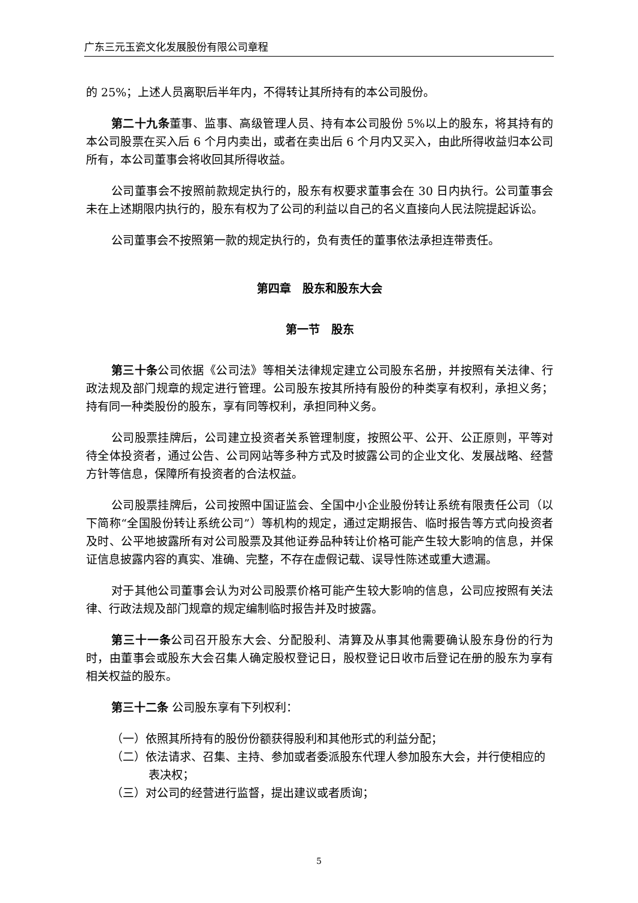广东三元玉瓷文化发展股份有限公司章程
的 25%；上述人员离职后半年内，不得转让其所持有的本公司股份。
第二十九条董事、监事、高级管理人员、持有本公司股份 5%以上的股东，将其持有的本公司股票在买入后 6 个月内卖出，或者在卖出后 6 个月内又买入，由此所得收益归本公司所有，本公司董事会将收回其所得收益。
公司董事会不按照前款规定执行的，股东有权要求董事会在 30 日内执行。公司董事会未在上述期限内执行的，股东有权为了公司的利益以自己的名义直接向人民法院提起诉讼。
公司董事会不按照第一款的规定执行的，负有责任的董事依法承担连带责任。
第四章　股东和股东大会
第一节　股东
第三十条公司依据《公司法》等相关法律规定建立公司股东名册，并按照有关法律、行政法规及部门规章的规定进行管理。公司股东按其所持有股份的种类享有权利，承担义务；持有同一种类股份的股东，享有同等权利，承担同种义务。
公司股票挂牌后，公司建立投资者关系管理制度，按照公平、公开、公正原则，平等对待全体投资者，通过公告、公司网站等多种方式及时披露公司的企业文化、发展战略、经营方针等信息，保障所有投资者的合法权益。
公司股票挂牌后，公司按照中国证监会、全国中小企业股份转让系统有限责任公司（以下简称“全国股份转让系统公司”）等机构的规定，通过定期报告、临时报告等方式向投资者及时、公平地披露所有对公司股票及其他证券品种转让价格可能产生较大影响的信息，并保证信息披露内容的真实、准确、完整，不存在虚假记载、误导性陈述或重大遗漏。
对于其他公司董事会认为对公司股票价格可能产生较大影响的信息，公司应按照有关法律、行政法规及部门规章的规定编制临时报告并及时披露。
第三十一条公司召开股东大会、分配股利、清算及从事其他需要确认股东身份的行为时，由董事会或股东大会召集人确定股权登记日，股权登记日收市后登记在册的股东为享有相关权益的股东。
第三十二条 公司股东享有下列权利：
（一）依照其所持有的股份份额获得股利和其他形式的利益分配；
（二）依法请求、召集、主持、参加或者委派股东代理人参加股东大会，并行使相应的表决权；
（三）对公司的经营进行监督，提出建议或者质询；
5